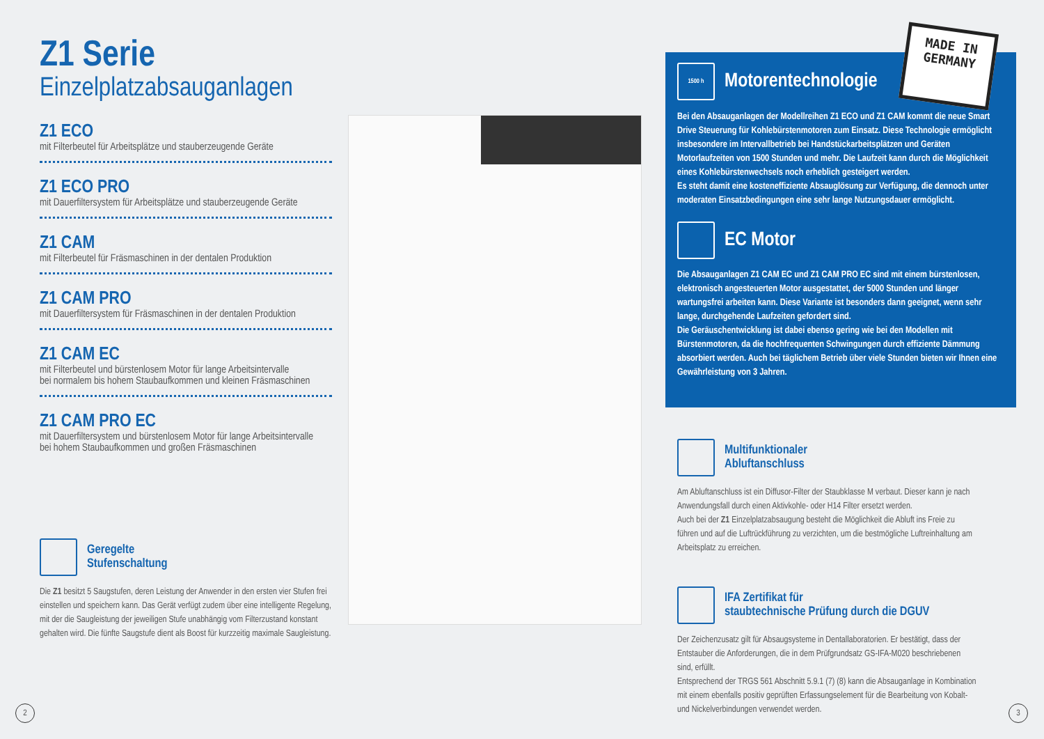Z1 Serie
Einzelplatzabsauganlagen
Z1 ECO
mit Filterbeutel für Arbeitsplätze und stauberzeugende Geräte
Z1 ECO PRO
mit Dauerfiltersystem für Arbeitsplätze und stauberzeugende Geräte
Z1 CAM
mit Filterbeutel für Fräsmaschinen in der dentalen Produktion
Z1 CAM PRO
mit Dauerfiltersystem für Fräsmaschinen in der dentalen Produktion
Z1 CAM EC
mit Filterbeutel und bürstenlosem Motor für lange Arbeitsintervalle
bei normalem bis hohem Staubaufkommen und kleinen Fräsmaschinen
Z1 CAM PRO EC
mit Dauerfiltersystem und bürstenlosem Motor für lange Arbeitsintervalle
bei hohem Staubaufkommen und großen Fräsmaschinen
Geregelte
Stufenschaltung
Die Z1 besitzt 5 Saugstufen, deren Leistung der Anwender in den ersten vier Stufen frei einstellen und speichern kann. Das Gerät verfügt zudem über eine intelligente Regelung, mit der die Saugleistung der jeweiligen Stufe unabhängig vom Filterzustand konstant gehalten wird. Die fünfte Saugstufe dient als Boost für kurzzeitig maximale Saugleistung.
1500 h Motorentechnologie
Bei den Absauganlagen der Modellreihen Z1 ECO und Z1 CAM kommt die neue Smart Drive Steuerung für Kohlebürstenmotoren zum Einsatz. Diese Technologie ermöglicht insbesondere im Intervallbetrieb bei Handstückarbeitsplätzen und Geräten Motorlaufzeiten von 1500 Stunden und mehr. Die Laufzeit kann durch die Möglichkeit eines Kohlebürstenwechsels noch erheblich gesteigert werden.
Es steht damit eine kosteneffiziente Absauglösung zur Verfügung, die dennoch unter moderaten Einsatzbedingungen eine sehr lange Nutzungsdauer ermöglicht.
EC Motor
Die Absauganlagen Z1 CAM EC und Z1 CAM PRO EC sind mit einem bürstenlosen, elektronisch angesteuerten Motor ausgestattet, der 5000 Stunden und länger wartungsfrei arbeiten kann. Diese Variante ist besonders dann geeignet, wenn sehr lange, durchgehende Laufzeiten gefordert sind.
Die Geräuschentwicklung ist dabei ebenso gering wie bei den Modellen mit Bürstenmotoren, da die hochfrequenten Schwingungen durch effiziente Dämmung absorbiert werden. Auch bei täglichem Betrieb über viele Stunden bieten wir Ihnen eine Gewährleistung von 3 Jahren.
MADE IN
GERMANY
Multifunktionaler
Abluftanschluss
Am Abluftanschluss ist ein Diffusor-Filter der Staubklasse M verbaut. Dieser kann je nach Anwendungsfall durch einen Aktivkohle- oder H14 Filter ersetzt werden.
Auch bei der Z1 Einzelplatzabsaugung besteht die Möglichkeit die Abluft ins Freie zu führen und auf die Luftrückführung zu verzichten, um die bestmögliche Luftreinhaltung am Arbeitsplatz zu erreichen.
IFA Zertifikat für
staubtechnische Prüfung durch die DGUV
Der Zeichenzusatz gilt für Absaugsysteme in Dentallaboratorien. Er bestätigt, dass der Entstauber die Anforderungen, die in dem Prüfgrundsatz GS-IFA-M020 beschriebenen sind, erfüllt.
Entsprechend der TRGS 561 Abschnitt 5.9.1 (7) (8) kann die Absauganlage in Kombination mit einem ebenfalls positiv geprüften Erfassungselement für die Bearbeitung von Kobalt- und Nickelverbindungen verwendet werden.
2 3